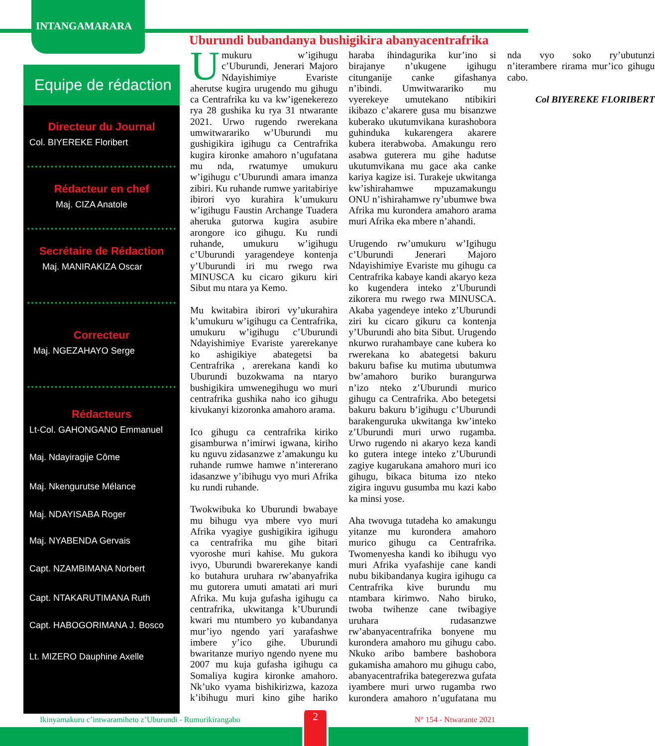INTANGAMARARA
Equipe de rédaction
Directeur du Journal
Col. BIYEREKE Floribert
Rédacteur en chef
Maj. CIZA Anatole
Secrétaire de Rédaction
Maj. MANIRAKIZA Oscar
Correcteur
Maj. NGEZAHAYO Serge
Rédacteurs
Lt-Col. GAHONGANO Emmanuel
Maj. Ndayiragije Côme
Maj. Nkengurutse Mélance
Maj. NDAYISABA Roger
Maj. NYABENDA Gervais
Capt. NZAMBIMANA Norbert
Capt. NTAKARUTIMANA Ruth
Capt. HABOGORIMANA J. Bosco
Lt. MIZERO Dauphine Axelle
Uburundi bubandanya bushigikira abanyacentrafrika
Umukuru w’igihugu c’Uburundi, Jenerari Majoro Ndayishimiye Evariste aherutse kugira urugendo mu gihugu ca Centrafrika ku va kw’igenekerezo rya 28 gushika ku rya 31 ntwarante 2021. Urwo rugendo rwerekana umwitwarariko w’Uburundi mu gushigikira igihugu ca Centrafrika kugira kironke amahoro n’ugufatana mu nda, rwatumye umukuru w’igihugu c’Uburundi amara imanza zibiri. Ku ruhande rumwe yaritabiriye ibirori vyo kurahira k’umukuru w’igihugu Faustin Archange Tuadera aheruka gutorwa kugira asubire arongore ico gihugu. Ku rundi ruhande, umukuru w’igihugu c’Uburundi yaragendeye kontenja y’Uburundi iri mu rwego rwa MINUSCA ku cicaro gikuru kiri Sibut mu ntara ya Kemo.
Mu kwitabira ibirori vy’ukurahira k’umukuru w’igihugu ca Centrafrika, umukuru w’igihugu c’Uburundi Ndayishimiye Evariste yarerekanye ko ashigikiye abategetsi ba Centrafrika , arerekana kandi ko Uburundi buzokwama na ntaryo bushigikira umwenegihugu wo muri centrafrika gushika naho ico gihugu kivukanyi kizoronka amahoro arama.
Ico gihugu ca centrafrika kiriko gisamburwa n’imirwi igwana, kiriho ku nguvu zidasanzwe z’amakungu ku ruhande rumwe hamwe n’intererano idasanzwe y’ibihugu vyo muri Afrika ku rundi ruhande.
Twokwibuka ko Uburundi bwabaye mu bihugu vya mbere vyo muri Afrika vyagiye gushigikira igihugu ca centrafrika mu gihe bitari vyoroshe muri kahise. Mu gukora ivyo, Uburundi bwarerekanye kandi ko butahura uruhara rw’abanyafrika mu gutorera umuti amatati ari muri Afrika. Mu kuja gufasha igihugu ca centrafrika, ukwitanga k’Uburundi kwari mu ntumbero yo kubandanya mur’iyo ngendo yari yarafashwe imbere y’ico gihe. Uburundi bwaritanze muriyo ngendo nyene mu 2007 mu kuja gufasha igihugu ca Somaliya kugira kironke amahoro. Nk’uko vyama bishikirizwa, kazoza k’ibihugu muri kino gihe hariko haraba ihindagurika kur’ino si birajanye n’ukugene igihugu citunganije canke gifashanya n’ibindi. Umwitwarariko mu vyerekeye umutekano ntibikiri ikibazo c’akarere gusa mu bisanzwe kuberako ukutumvikana kurashobora guhinduka kukarengera akarere kubera iterabwoba. Amakungu rero asabwa guterera mu gihe hadutse ukutumvikana mu gace aka canke kariya kagize isi. Turakeje ukwitanga kw’ishirahamwe mpuzamakungu ONU n’ishirahamwe ry’ubumwe bwa Afrika mu kurondera amahoro arama muri Afrika eka mbere n’ahandi.
Urugendo rw’umukuru w’Igihugu c’Uburundi Jenerari Majoro Ndayishimiye Evariste mu gihugu ca Centrafrika kabaye kandi akaryo keza ko kugendera inteko z’Uburundi zikorera mu rwego rwa MINUSCA. Akaba yagendeye inteko z’Uburundi ziri ku cicaro gikuru ca kontenja y’Uburundi aho bita Sibut. Urugendo nkurwo rurahambaye cane kubera ko rwerekana ko abategetsi bakuru bakuru bafise ku mutima ubutumwa bw’amahoro buriko burangurwa n’izo nteko z’Uburundi murico gihugu ca Centrafrika. Abo betegetsi bakuru bakuru b’igihugu c’Uburundi barakenguruka ukwitanga kw’inteko z’Uburundi muri urwo rugamba. Urwo rugendo ni akaryo keza kandi ko gutera intege inteko z’Uburundi zagiye kugarukana amahoro muri ico gihugu, bikaca bituma izo nteko zigira inguvu gusumba mu kazi kabo ka minsi yose.
Aha twovuga tutadeha ko amakungu yitanze mu kurondera amahoro murico gihugu ca Centrafrika. Twomenyesha kandi ko ibihugu vyo muri Afrika vyafashije cane kandi nubu bikibandanya kugira igihugu ca Centrafrika kive burundu mu ntambara kirimwo. Naho biruko, twoba twihenze cane twibagiye uruhara rudasanzwe rw’abanyacentrafrika bonyene mu kurondera amahoro mu gihugu cabo. Nkuko aribo bambere bashobora gukamisha amahoro mu gihugu cabo, abanyacentrafrika bategerezwa gufata iyambere muri urwo rugamba rwo kurondera amahoro n’ugufatana mu nda vyo soko ry’ubutunzi n’iterambere rirama mur’ico gihugu cabo.
Col BIYEREKE FLORIBERT
Ikinyamakuru c’intwaramiheto z’Uburundi - Rumurikirangabo N° 154 - Ntwarante 2021 2